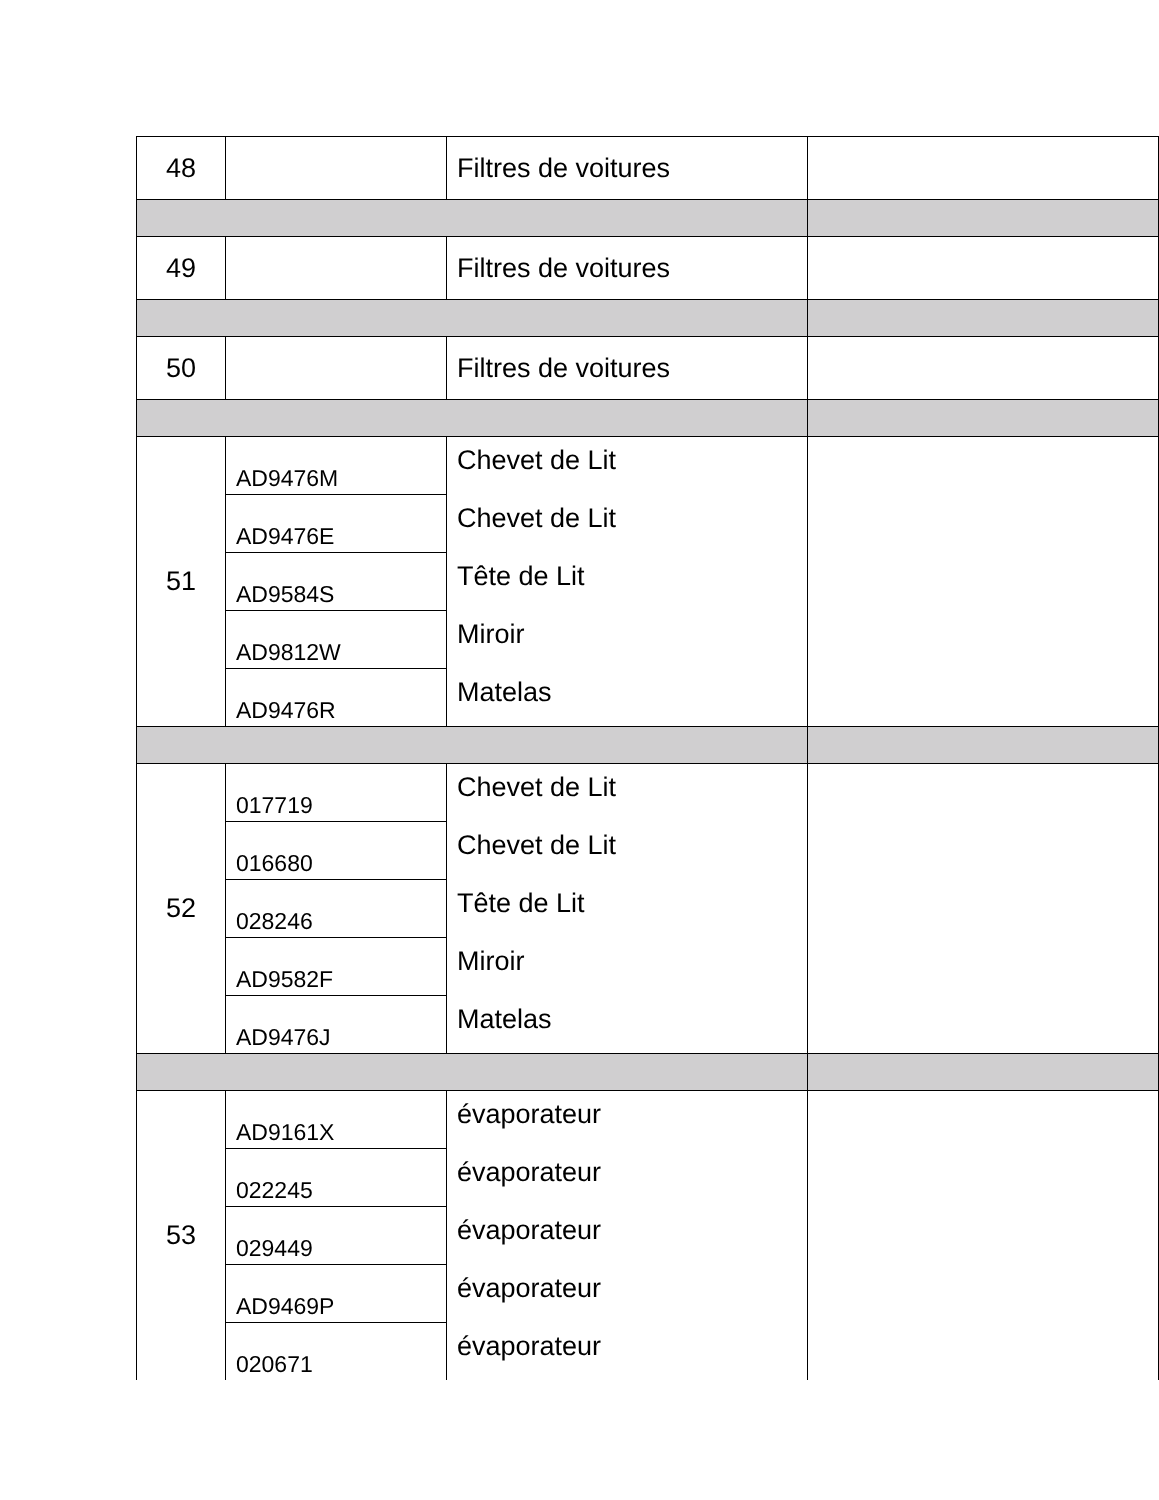| 48 | | Filtres de voitures | |
| 49 | | Filtres de voitures | |
| 50 | | Filtres de voitures | |
| 51 | AD9476M | Chevet de Lit | |
| | AD9476E | Chevet de Lit | |
| | AD9584S | Tête de Lit | |
| | AD9812W | Miroir | |
| | AD9476R | Matelas | |
| 52 | 017719 | Chevet de Lit | |
| | 016680 | Chevet de Lit | |
| | 028246 | Tête de Lit | |
| | AD9582F | Miroir | |
| | AD9476J | Matelas | |
| 53 | AD9161X | évaporateur | |
| | 022245 | évaporateur | |
| | 029449 | évaporateur | |
| | AD9469P | évaporateur | |
| | 020671 | évaporateur | |